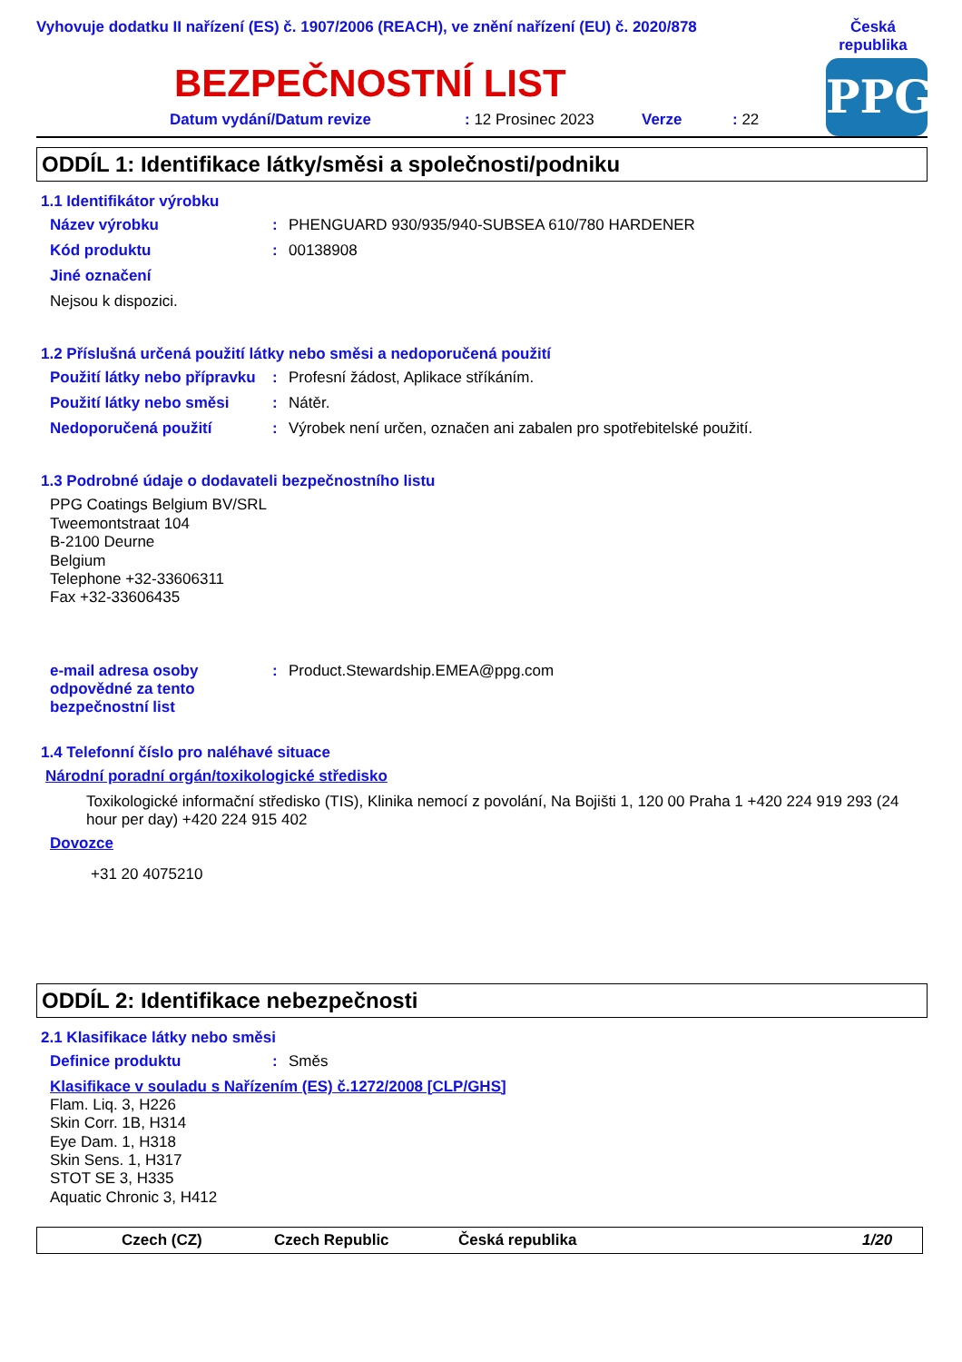Vyhovuje dodatku II nařízení (ES) č. 1907/2006 (REACH), ve znění nařízení (EU) č. 2020/878
Česká republika
BEZPEČNOSTNÍ LIST
Datum vydání/Datum revize: 12 Prosinec 2023 Verze: 22
PPG
ODDÍL 1: Identifikace látky/směsi a společnosti/podniku
1.1 Identifikátor výrobku
Název výrobku: PHENGUARD 930/935/940-SUBSEA 610/780 HARDENER
Kód produktu: 00138908
Jiné označení
Nejsou k dispozici.
1.2 Příslušná určená použití látky nebo směsi a nedoporučená použití
Použití látky nebo přípravku: Profesní žádost, Aplikace stříkáním.
Použití látky nebo směsi: Nátěr.
Nedoporučená použití: Výrobek není určen, označen ani zabalen pro spotřebitelské použití.
1.3 Podrobné údaje o dodavateli bezpečnostního listu
PPG Coatings Belgium BV/SRL
Tweemontstraat 104
B-2100 Deurne
Belgium
Telephone +32-33606311
Fax +32-33606435
e-mail adresa osoby odpovědné za tento bezpečnostní list: Product.Stewardship.EMEA@ppg.com
1.4 Telefonní číslo pro naléhavé situace
Národní poradní orgán/toxikologické středisko
Toxikologické informační středisko (TIS), Klinika nemocí z povolání, Na Bojišti 1, 120 00 Praha 1 +420 224 919 293 (24 hour per day) +420 224 915 402
Dovozce
+31 20 4075210
ODDÍL 2: Identifikace nebezpečnosti
2.1 Klasifikace látky nebo směsi
Definice produktu: Směs
Klasifikace v souladu s Nařízením (ES) č.1272/2008 [CLP/GHS]
Flam. Liq. 3, H226
Skin Corr. 1B, H314
Eye Dam. 1, H318
Skin Sens. 1, H317
STOT SE 3, H335
Aquatic Chronic 3, H412
Czech (CZ) Czech Republic Česká republika 1/20